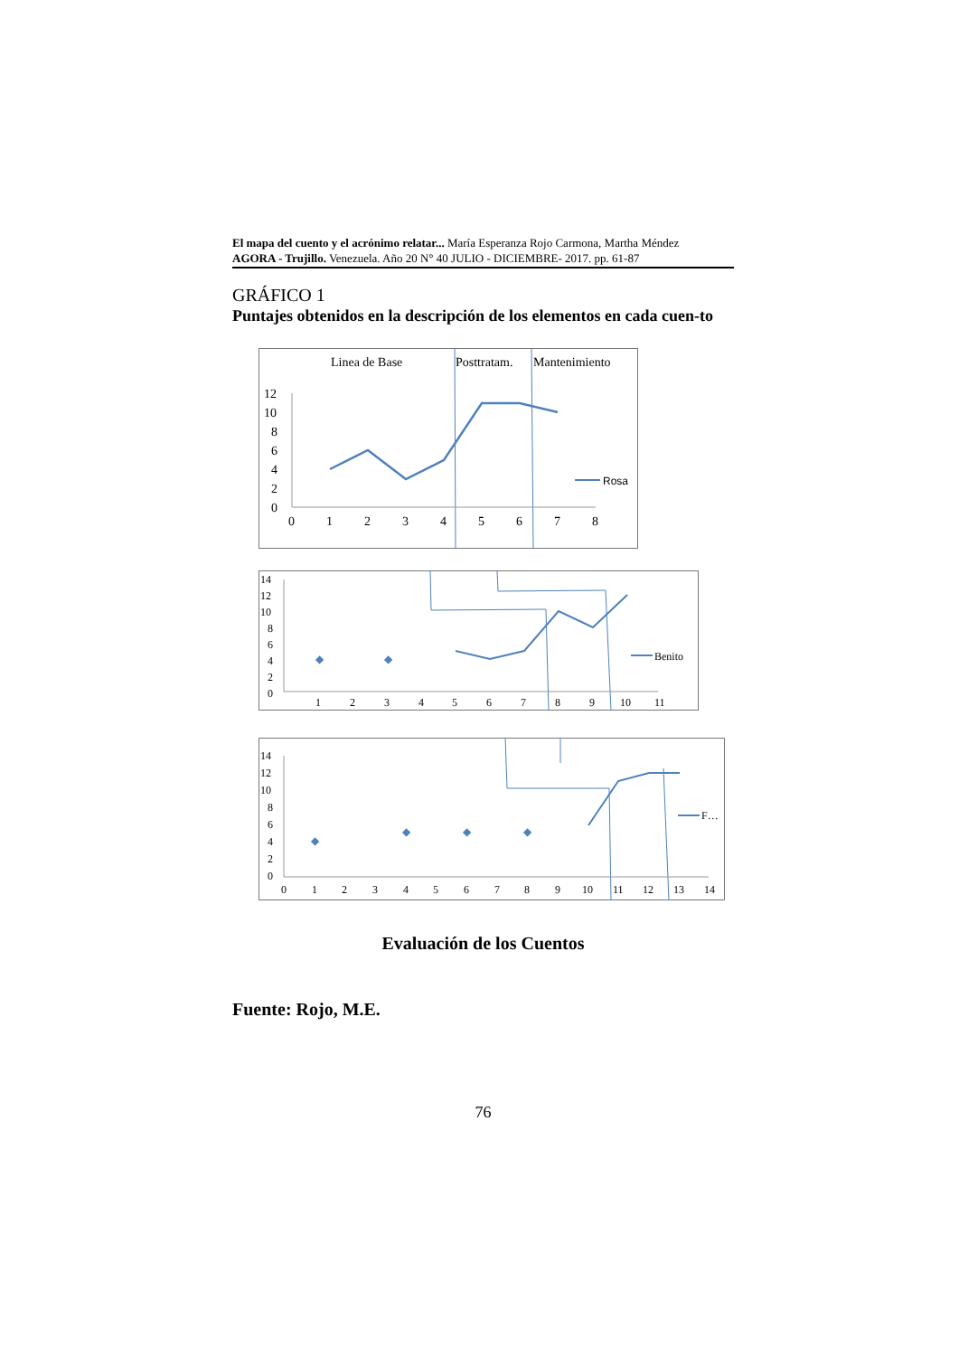El mapa del cuento y el acrónimo relatar... María Esperanza Rojo Carmona, Martha Méndez
AGORA - Trujillo. Venezuela. Año 20 N° 40 JULIO - DICIEMBRE- 2017. pp. 61-87
GRÁFICO 1
Puntajes obtenidos en la descripción de los elementos en cada cuen-to
Linea de Base
Posttratam.
Mantenimiento
12
10
8
6
4
2
0
0
1
2
3
4
5
6
7
8
Rosa
14
12
10
8
6
4
2
0
1
2
3
4
5
6
7
8
9
10
11
◆
◆
Benito
14
12
10
8
6
4
2
0
0
1
2
3
4
5
6
7
8
9
10
11
12
13
14
◆
◆
◆
◆
F…
Evaluación de los Cuentos
Fuente: Rojo, M.E.
76